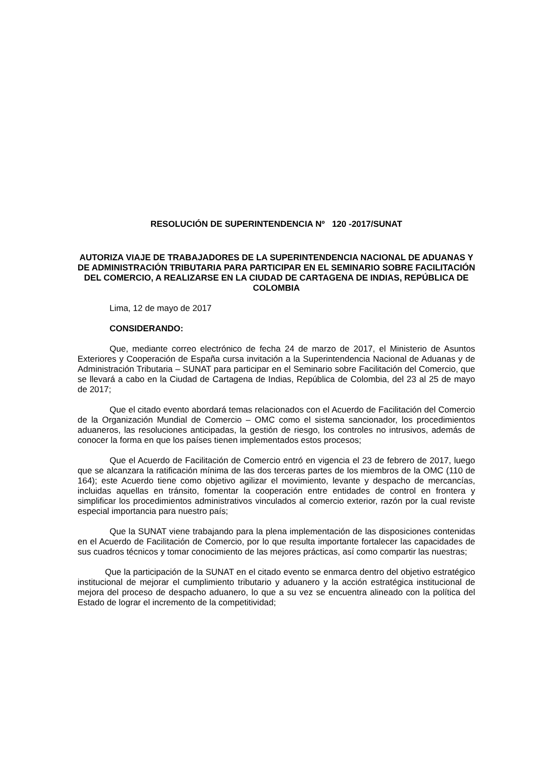RESOLUCIÓN DE SUPERINTENDENCIA Nº 120 -2017/SUNAT
AUTORIZA VIAJE DE TRABAJADORES DE LA SUPERINTENDENCIA NACIONAL DE ADUANAS Y DE ADMINISTRACIÓN TRIBUTARIA PARA PARTICIPAR EN EL SEMINARIO SOBRE FACILITACIÓN DEL COMERCIO, A REALIZARSE EN LA CIUDAD DE CARTAGENA DE INDIAS, REPÚBLICA DE COLOMBIA
Lima, 12 de mayo de 2017
CONSIDERANDO:
Que, mediante correo electrónico de fecha 24 de marzo de 2017, el Ministerio de Asuntos Exteriores y Cooperación de España cursa invitación a la Superintendencia Nacional de Aduanas y de Administración Tributaria – SUNAT para participar en el Seminario sobre Facilitación del Comercio, que se llevará a cabo en la Ciudad de Cartagena de Indias, República de Colombia, del 23 al 25 de mayo de 2017;
Que el citado evento abordará temas relacionados con el Acuerdo de Facilitación del Comercio de la Organización Mundial de Comercio – OMC como el sistema sancionador, los procedimientos aduaneros, las resoluciones anticipadas, la gestión de riesgo, los controles no intrusivos, además de conocer la forma en que los países tienen implementados estos procesos;
Que el Acuerdo de Facilitación de Comercio entró en vigencia el 23 de febrero de 2017, luego que se alcanzara la ratificación mínima de las dos terceras partes de los miembros de la OMC (110 de 164); este Acuerdo tiene como objetivo agilizar el movimiento, levante y despacho de mercancías, incluidas aquellas en tránsito, fomentar la cooperación entre entidades de control en frontera y simplificar los procedimientos administrativos vinculados al comercio exterior, razón por la cual reviste especial importancia para nuestro país;
Que la SUNAT viene trabajando para la plena implementación de las disposiciones contenidas en el Acuerdo de Facilitación de Comercio, por lo que resulta importante fortalecer las capacidades de sus cuadros técnicos y tomar conocimiento de las mejores prácticas, así como compartir las nuestras;
Que la participación de la SUNAT en el citado evento se enmarca dentro del objetivo estratégico institucional de mejorar el cumplimiento tributario y aduanero y la acción estratégica institucional de mejora del proceso de despacho aduanero, lo que a su vez se encuentra alineado con la política del Estado de lograr el incremento de la competitividad;